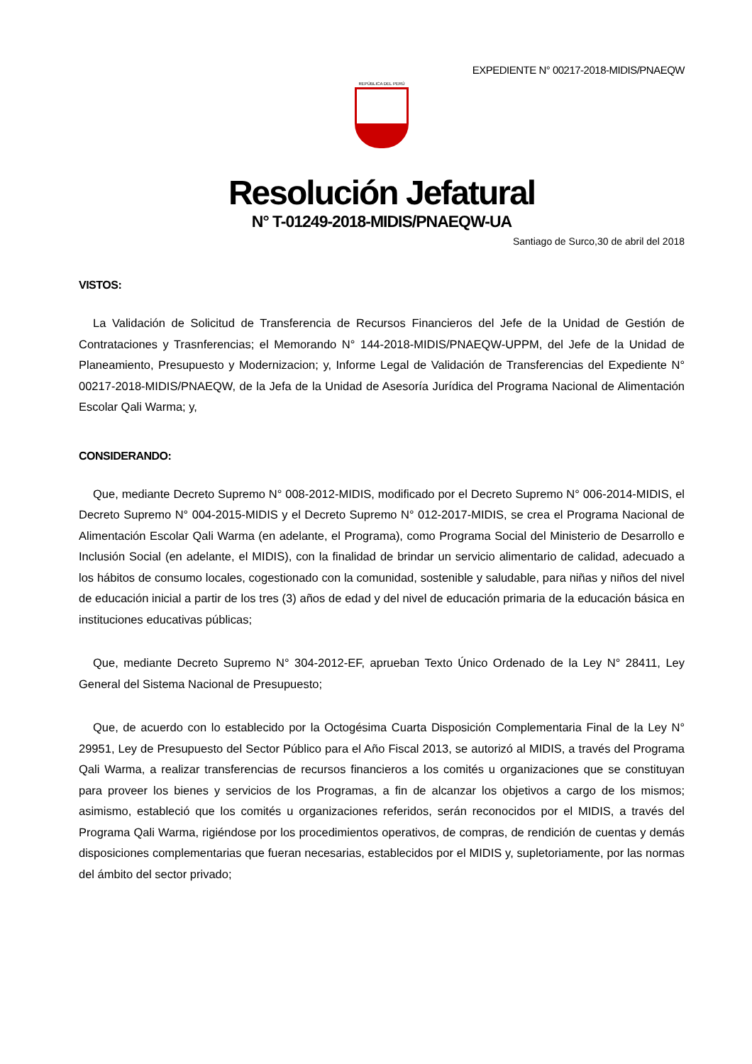EXPEDIENTE N° 00217-2018-MIDIS/PNAEQW
REPÚBLICA DEL PERÚ
Resolución Jefatural
N° T-01249-2018-MIDIS/PNAEQW-UA
Santiago de Surco,30 de abril del 2018
VISTOS:
La Validación de Solicitud de Transferencia de Recursos Financieros del Jefe de la Unidad de Gestión de Contrataciones y Trasnferencias; el Memorando N° 144-2018-MIDIS/PNAEQW-UPPM, del Jefe de la Unidad de Planeamiento, Presupuesto y Modernizacion; y, Informe Legal de Validación de Transferencias del Expediente N° 00217-2018-MIDIS/PNAEQW, de la Jefa de la Unidad de Asesoría Jurídica del Programa Nacional de Alimentación Escolar Qali Warma; y,
CONSIDERANDO:
Que, mediante Decreto Supremo N° 008-2012-MIDIS, modificado por el Decreto Supremo N° 006-2014-MIDIS, el Decreto Supremo N° 004-2015-MIDIS y el Decreto Supremo N° 012-2017-MIDIS, se crea el Programa Nacional de Alimentación Escolar Qali Warma (en adelante, el Programa), como Programa Social del Ministerio de Desarrollo e Inclusión Social (en adelante, el MIDIS), con la finalidad de brindar un servicio alimentario de calidad, adecuado a los hábitos de consumo locales, cogestionado con la comunidad, sostenible y saludable, para niñas y niños del nivel de educación inicial a partir de los tres (3) años de edad y del nivel de educación primaria de la educación básica en instituciones educativas públicas;
Que, mediante Decreto Supremo N° 304-2012-EF, aprueban Texto Único Ordenado de la Ley N° 28411, Ley General del Sistema Nacional de Presupuesto;
Que, de acuerdo con lo establecido por la Octogésima Cuarta Disposición Complementaria Final de la Ley N° 29951, Ley de Presupuesto del Sector Público para el Año Fiscal 2013, se autorizó al MIDIS, a través del Programa Qali Warma, a realizar transferencias de recursos financieros a los comités u organizaciones que se constituyan para proveer los bienes y servicios de los Programas, a fin de alcanzar los objetivos a cargo de los mismos; asimismo, estableció que los comités u organizaciones referidos, serán reconocidos por el MIDIS, a través del Programa Qali Warma, rigiéndose por los procedimientos operativos, de compras, de rendición de cuentas y demás disposiciones complementarias que fueran necesarias, establecidos por el MIDIS y, supletoriamente, por las normas del ámbito del sector privado;